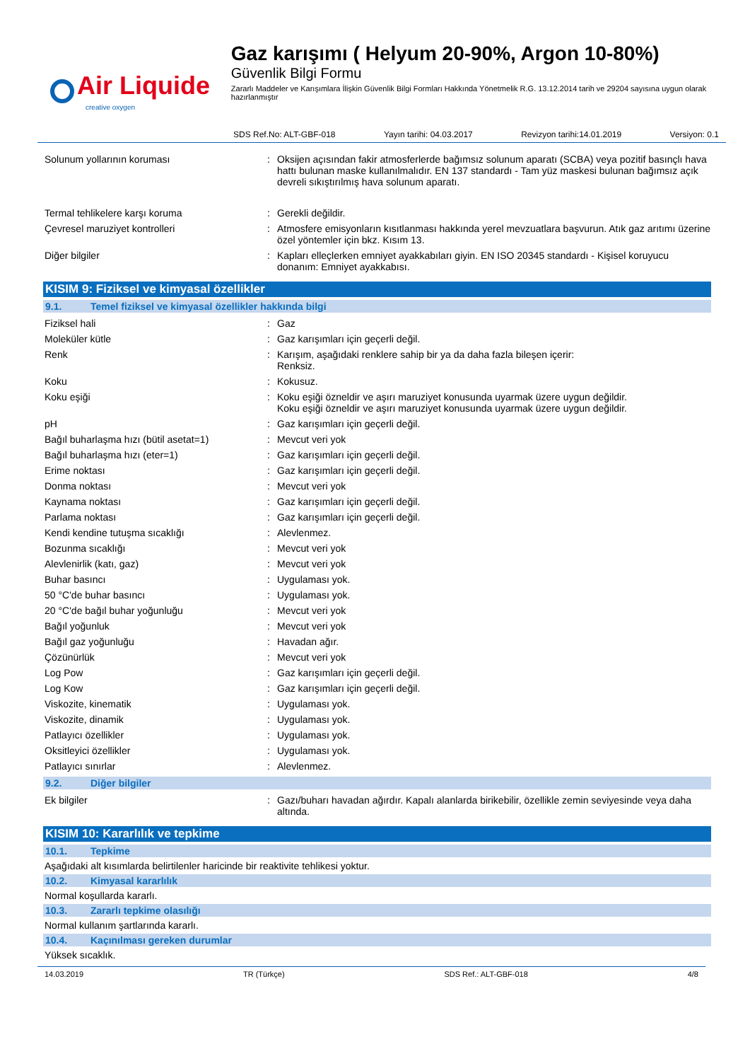Air Liquide
creative oxygen
Gaz karışımı ( Helyum 20-90%, Argon 10-80%)
Güvenlik Bilgi Formu
Zararlı Maddeler ve Karışımlara İlişkin Güvenlik Bilgi Formları Hakkında Yönetmelik R.G. 13.12.2014 tarih ve 29204 sayısına uygun olarak hazırlanmıştır
SDS Ref.No: ALT-GBF-018 Yayın tarihi: 04.03.2017 Revizyon tarihi:14.01.2019 Versiyon: 0.1
| Solunum yollarının koruması | : | Oksijen açısından fakir atmosferlerde bağımsız solunum aparatı (SCBA) veya pozitif basınçlı hava hattı bulunan maske kullanılmalıdır. EN 137 standardı - Tam yüz maskesi bulunan bağımsız açık devreli sıkıştırılmış hava solunum aparatı. |
| Termal tehlikelere karşı koruma | : | Gerekli değildir. |
| Çevresel maruziyet kontrolleri | : | Atmosfere emisyonların kısıtlanması hakkında yerel mevzuatlara başvurun. Atık gaz arıtımı üzerine özel yöntemler için bkz. Kısım 13. |
| Diğer bilgiler | : | Kapları elleçlerken emniyet ayakkabıları giyin. EN ISO 20345 standardı - Kişisel koruyucu donanım: Emniyet ayakkabısı. |
KISIM 9: Fiziksel ve kimyasal özellikler
9.1. Temel fiziksel ve kimyasal özellikler hakkında bilgi
| Fiziksel hali | : | Gaz |
| Moleküler kütle | : | Gaz karışımları için geçerli değil. |
| Renk | : | Karışım, aşağıdaki renklere sahip bir ya da daha fazla bileşen içerir: Renksiz. |
| Koku | : | Kokusuz. |
| Koku eşiği | : | Koku eşiği özneldir ve aşırı maruziyet konusunda uyarmak üzere uygun değildir. Koku eşiği özneldir ve aşırı maruziyet konusunda uyarmak üzere uygun değildir. |
| pH | : | Gaz karışımları için geçerli değil. |
| Bağıl buharlaşma hızı (bütil asetat=1) | : | Mevcut veri yok |
| Bağıl buharlaşma hızı (eter=1) | : | Gaz karışımları için geçerli değil. |
| Erime noktası | : | Gaz karışımları için geçerli değil. |
| Donma noktası | : | Mevcut veri yok |
| Kaynama noktası | : | Gaz karışımları için geçerli değil. |
| Parlama noktası | : | Gaz karışımları için geçerli değil. |
| Kendi kendine tutuşma sıcaklığı | : | Alevlenmez. |
| Bozunma sıcaklığı | : | Mevcut veri yok |
| Alevlenirlik (katı, gaz) | : | Mevcut veri yok |
| Buhar basıncı | : | Uygulaması yok. |
| 50 °C'de buhar basıncı | : | Uygulaması yok. |
| 20 °C'de bağıl buhar yoğunluğu | : | Mevcut veri yok |
| Bağıl yoğunluk | : | Mevcut veri yok |
| Bağıl gaz yoğunluğu | : | Havadan ağır. |
| Çözünürlük | : | Mevcut veri yok |
| Log Pow | : | Gaz karışımları için geçerli değil. |
| Log Kow | : | Gaz karışımları için geçerli değil. |
| Viskozite, kinematik | : | Uygulaması yok. |
| Viskozite, dinamik | : | Uygulaması yok. |
| Patlayıcı özellikler | : | Uygulaması yok. |
| Oksitleyici özellikler | : | Uygulaması yok. |
| Patlayıcı sınırlar | : | Alevlenmez. |
9.2. Diğer bilgiler
| Ek bilgiler | : | Gazı/buharı havadan ağırdır. Kapalı alanlarda birikebilir, özellikle zemin seviyesinde veya daha altında. |
KISIM 10: Kararlılık ve tepkime
10.1. Tepkime
Aşağıdaki alt kısımlarda belirtilenler haricinde bir reaktivite tehlikesi yoktur.
10.2. Kimyasal kararlılık
Normal koşullarda kararlı.
10.3. Zararlı tepkime olasılığı
Normal kullanım şartlarında kararlı.
10.4. Kaçınılması gereken durumlar
Yüksek sıcaklık.
14.03.2019 TR (Türkçe) SDS Ref.: ALT-GBF-018 4/8